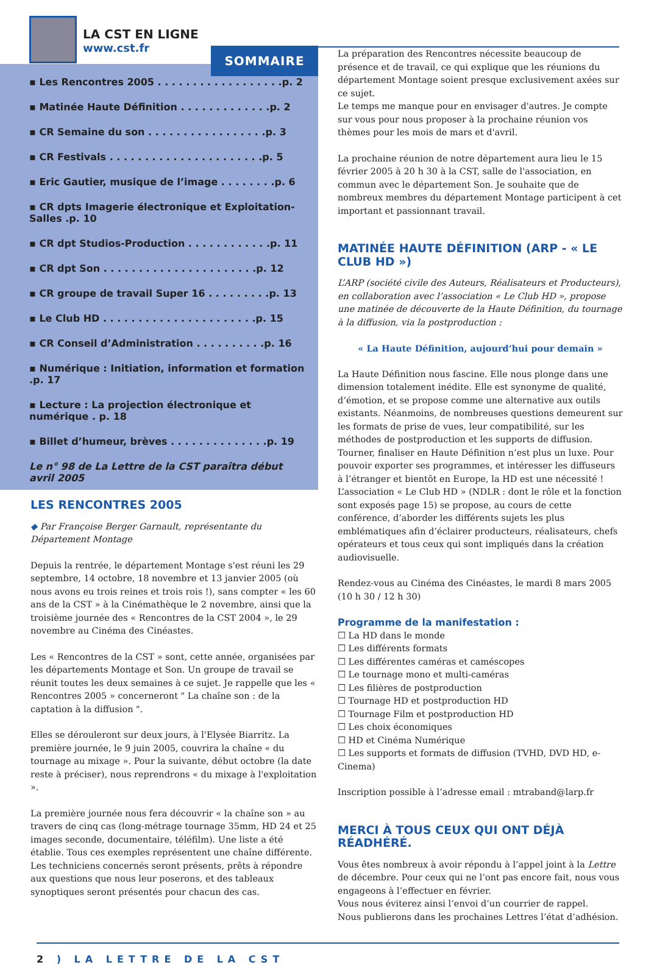LA CST EN LIGNE
www.cst.fr
SOMMAIRE
▪ Les Rencontres 2005 . . . . . . . . . . . . . . . . . .p. 2
▪ Matinée Haute Définition . . . . . . . . . . . . .p. 2
▪ CR Semaine du son . . . . . . . . . . . . . . . . .p. 3
▪ CR Festivals . . . . . . . . . . . . . . . . . . . . . .p. 5
▪ Eric Gautier, musique de l’image . . . . . . . .p. 6
▪ CR dpts Imagerie électronique et Exploitation-Salles .p. 10
▪ CR dpt Studios-Production . . . . . . . . . . . .p. 11
▪ CR dpt Son . . . . . . . . . . . . . . . . . . . . . .p. 12
▪ CR groupe de travail Super 16 . . . . . . . . .p. 13
▪ Le Club HD . . . . . . . . . . . . . . . . . . . . . .p. 15
▪ CR Conseil d’Administration . . . . . . . . . .p. 16
▪ Numérique : Initiation, information et formation .p. 17
▪ Lecture : La projection électronique et numérique . p. 18
▪ Billet d’humeur, brèves . . . . . . . . . . . . . .p. 19
Le n° 98 de La Lettre de la CST paraîtra début avril 2005
LES RENCONTRES 2005
◆ Par Françoise Berger Garnault, représentante du Département Montage
Depuis la rentrée, le département Montage s'est réuni les 29 septembre, 14 octobre, 18 novembre et 13 janvier 2005 (où nous avons eu trois reines et trois rois !), sans compter « les 60 ans de la CST » à la Cinémathèque le 2 novembre, ainsi que la troisième journée des « Rencontres de la CST 2004 », le 29 novembre au Cinéma des Cinéastes.
Les « Rencontres de la CST » sont, cette année, organisées par les départements Montage et Son. Un groupe de travail se réunit toutes les deux semaines à ce sujet. Je rappelle que les « Rencontres 2005 » concerneront " La chaîne son : de la captation à la diffusion ".
Elles se dérouleront sur deux jours, à l'Elysée Biarritz. La première journée, le 9 juin 2005, couvrira la chaîne « du tournage au mixage ». Pour la suivante, début octobre (la date reste à préciser), nous reprendrons « du mixage à l'exploitation ».
La première journée nous fera découvrir « la chaîne son » au travers de cinq cas (long-métrage tournage 35mm, HD 24 et 25 images seconde, documentaire, téléfilm). Une liste a été établie. Tous ces exemples représentent une chaîne différente.
Les techniciens concernés seront présents, prêts à répondre aux questions que nous leur poserons, et des tableaux synoptiques seront présentés pour chacun des cas.
La préparation des Rencontres nécessite beaucoup de présence et de travail, ce qui explique que les réunions du département Montage soient presque exclusivement axées sur ce sujet.
Le temps me manque pour en envisager d'autres. Je compte sur vous pour nous proposer à la prochaine réunion vos thèmes pour les mois de mars et d'avril.
La prochaine réunion de notre département aura lieu le 15 février 2005 à 20 h 30 à la CST, salle de l'association, en commun avec le département Son. Je souhaite que de nombreux membres du département Montage participent à cet important et passionnant travail.
MATINÉE HAUTE DÉFINITION (ARP - « LE CLUB HD »)
L’ARP (société civile des Auteurs, Réalisateurs et Producteurs), en collaboration avec l’association « Le Club HD », propose une matinée de découverte de la Haute Définition, du tournage à la diffusion, via la postproduction :
« La Haute Définition, aujourd’hui pour demain »
La Haute Définition nous fascine. Elle nous plonge dans une dimension totalement inédite. Elle est synonyme de qualité, d’émotion, et se propose comme une alternative aux outils existants. Néanmoins, de nombreuses questions demeurent sur les formats de prise de vues, leur compatibilité, sur les méthodes de postproduction et les supports de diffusion. Tourner, finaliser en Haute Définition n’est plus un luxe. Pour pouvoir exporter ses programmes, et intéresser les diffuseurs à l’étranger et bientôt en Europe, la HD est une nécessité !
L’association « Le Club HD » (NDLR : dont le rôle et la fonction sont exposés page 15) se propose, au cours de cette conférence, d’aborder les différents sujets les plus emblématiques afin d’éclairer producteurs, réalisateurs, chefs opérateurs et tous ceux qui sont impliqués dans la création audiovisuelle.
Rendez-vous au Cinéma des Cinéastes, le mardi 8 mars 2005 (10 h 30 / 12 h 30)
Programme de la manifestation :
☐ La HD dans le monde
☐ Les différents formats
☐ Les différentes caméras et caméscopes
☐ Le tournage mono et multi-caméras
☐ Les filières de postproduction
☐ Tournage HD et postproduction HD
☐ Tournage Film et postproduction HD
☐ Les choix économiques
☐ HD et Cinéma Numérique
☐ Les supports et formats de diffusion (TVHD, DVD HD, e-Cinema)
Inscription possible à l’adresse email : mtraband@larp.fr
MERCI À TOUS CEUX QUI ONT DÉJÀ RÉADHÉRÉ.
Vous êtes nombreux à avoir répondu à l’appel joint à la Lettre de décembre. Pour ceux qui ne l’ont pas encore fait, nous vous engageons à l’effectuer en février.
Vous nous éviterez ainsi l’envoi d’un courrier de rappel.
Nous publierons dans les prochaines Lettres l’état d’adhésion.
2 ) LA LETTRE DE LA CST